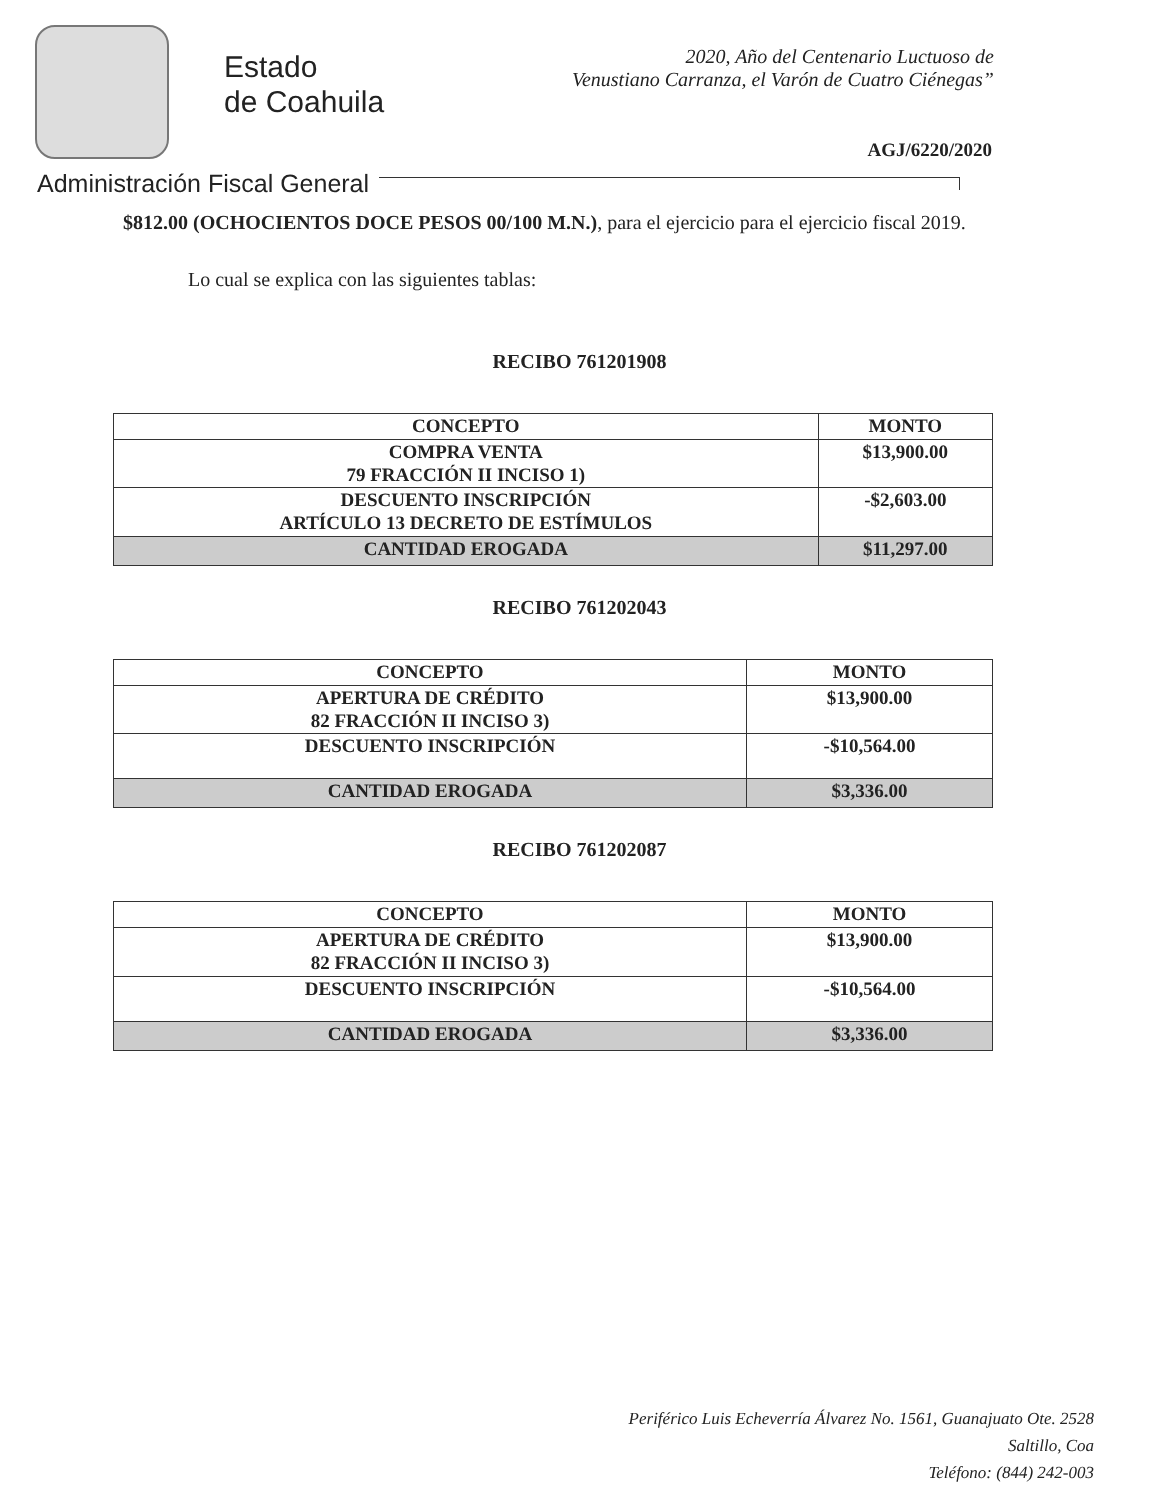Estado
de Coahuila
2020, Año del Centenario Luctuoso de
Venustiano Carranza, el Varón de Cuatro Ciénegas”
AGJ/6220/2020
Administración Fiscal General
$812.00 (OCHOCIENTOS DOCE PESOS 00/100 M.N.), para el ejercicio para el ejercicio fiscal 2019.
Lo cual se explica con las siguientes tablas:
RECIBO 761201908
| CONCEPTO | MONTO |
| --- | --- |
| COMPRA VENTA 79 FRACCIÓN II INCISO 1) | $13,900.00 |
| DESCUENTO INSCRIPCIÓN ARTÍCULO 13 DECRETO DE ESTÍMULOS | -$2,603.00 |
| CANTIDAD EROGADA | $11,297.00 |
RECIBO 761202043
| CONCEPTO | MONTO |
| --- | --- |
| APERTURA DE CRÉDITO 82 FRACCIÓN II INCISO 3) | $13,900.00 |
| DESCUENTO INSCRIPCIÓN | -$10,564.00 |
| CANTIDAD EROGADA | $3,336.00 |
RECIBO 761202087
| CONCEPTO | MONTO |
| --- | --- |
| APERTURA DE CRÉDITO 82 FRACCIÓN II INCISO 3) | $13,900.00 |
| DESCUENTO INSCRIPCIÓN | -$10,564.00 |
| CANTIDAD EROGADA | $3,336.00 |
Periférico Luis Echeverría Álvarez No. 1561, Guanajuato Ote. 2528
Saltillo, Coa
Teléfono: (844) 242-003